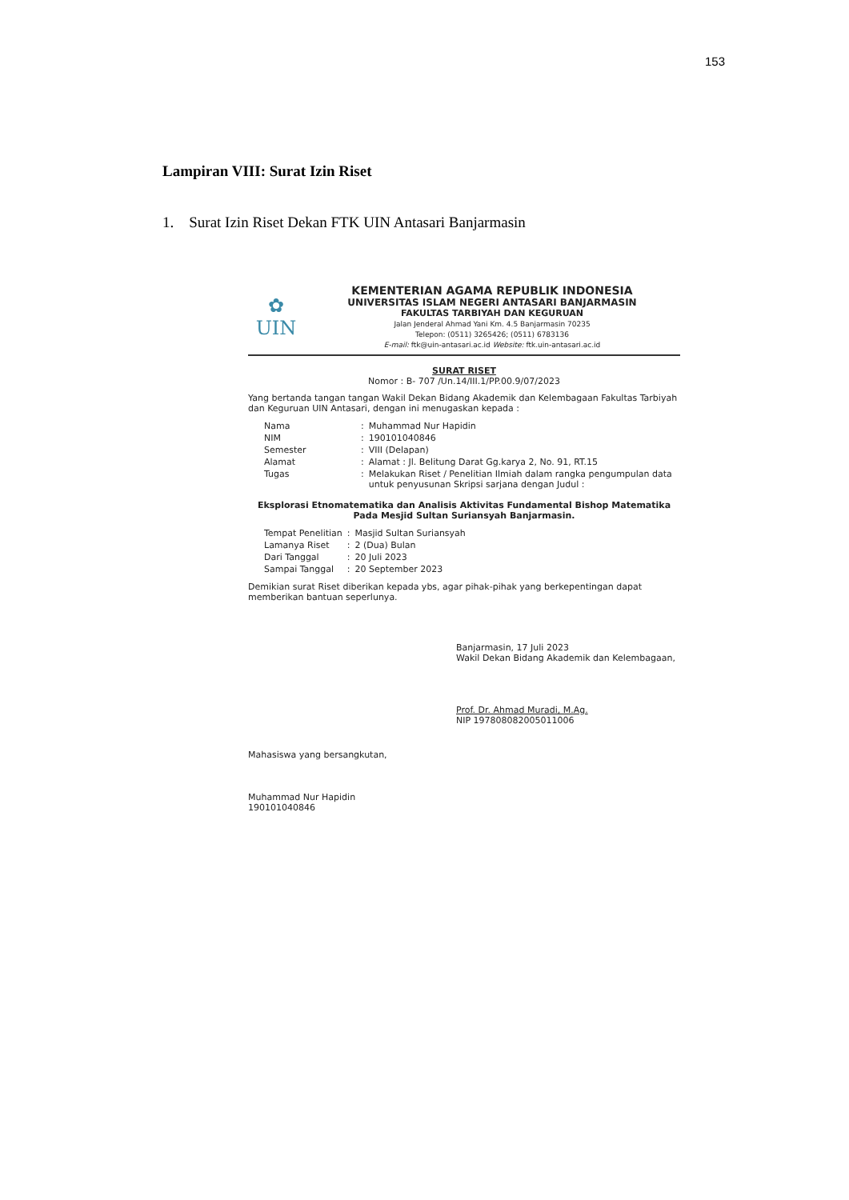153
Lampiran VIII: Surat Izin Riset
1. Surat Izin Riset Dekan FTK UIN Antasari Banjarmasin
✿
UIN
KEMENTERIAN AGAMA REPUBLIK INDONESIA
UNIVERSITAS ISLAM NEGERI ANTASARI BANJARMASIN
FAKULTAS TARBIYAH DAN KEGURUAN
Jalan Jenderal Ahmad Yani Km. 4.5 Banjarmasin 70235
Telepon: (0511) 3265426; (0511) 6783136
E-mail: ftk@uin-antasari.ac.id Website: ftk.uin-antasari.ac.id
SURAT RISET
Nomor : B- 707 /Un.14/III.1/PP.00.9/07/2023
Yang bertanda tangan tangan Wakil Dekan Bidang Akademik dan Kelembagaan Fakultas Tarbiyah dan Keguruan UIN Antasari, dengan ini menugaskan kepada :
| Nama | : | Muhammad Nur Hapidin |
| NIM | : | 190101040846 |
| Semester | : | VIII (Delapan) |
| Alamat | : | Alamat : Jl. Belitung Darat Gg.karya 2, No. 91, RT.15 |
| Tugas | : | Melakukan Riset / Penelitian Ilmiah dalam rangka pengumpulan data untuk penyusunan Skripsi sarjana dengan Judul : |
Eksplorasi Etnomatematika dan Analisis Aktivitas Fundamental Bishop Matematika Pada Mesjid Sultan Suriansyah Banjarmasin.
| Tempat Penelitian | : | Masjid Sultan Suriansyah |
| Lamanya Riset | : | 2 (Dua) Bulan |
| Dari Tanggal | : | 20 Juli 2023 |
| Sampai Tanggal | : | 20 September 2023 |
Demikian surat Riset diberikan kepada ybs, agar pihak-pihak yang berkepentingan dapat memberikan bantuan seperlunya.
Banjarmasin, 17 Juli 2023
Wakil Dekan Bidang Akademik dan Kelembagaan,
Prof. Dr. Ahmad Muradi, M.Ag.
NIP 197808082005011006
Mahasiswa yang bersangkutan,
Muhammad Nur Hapidin
190101040846